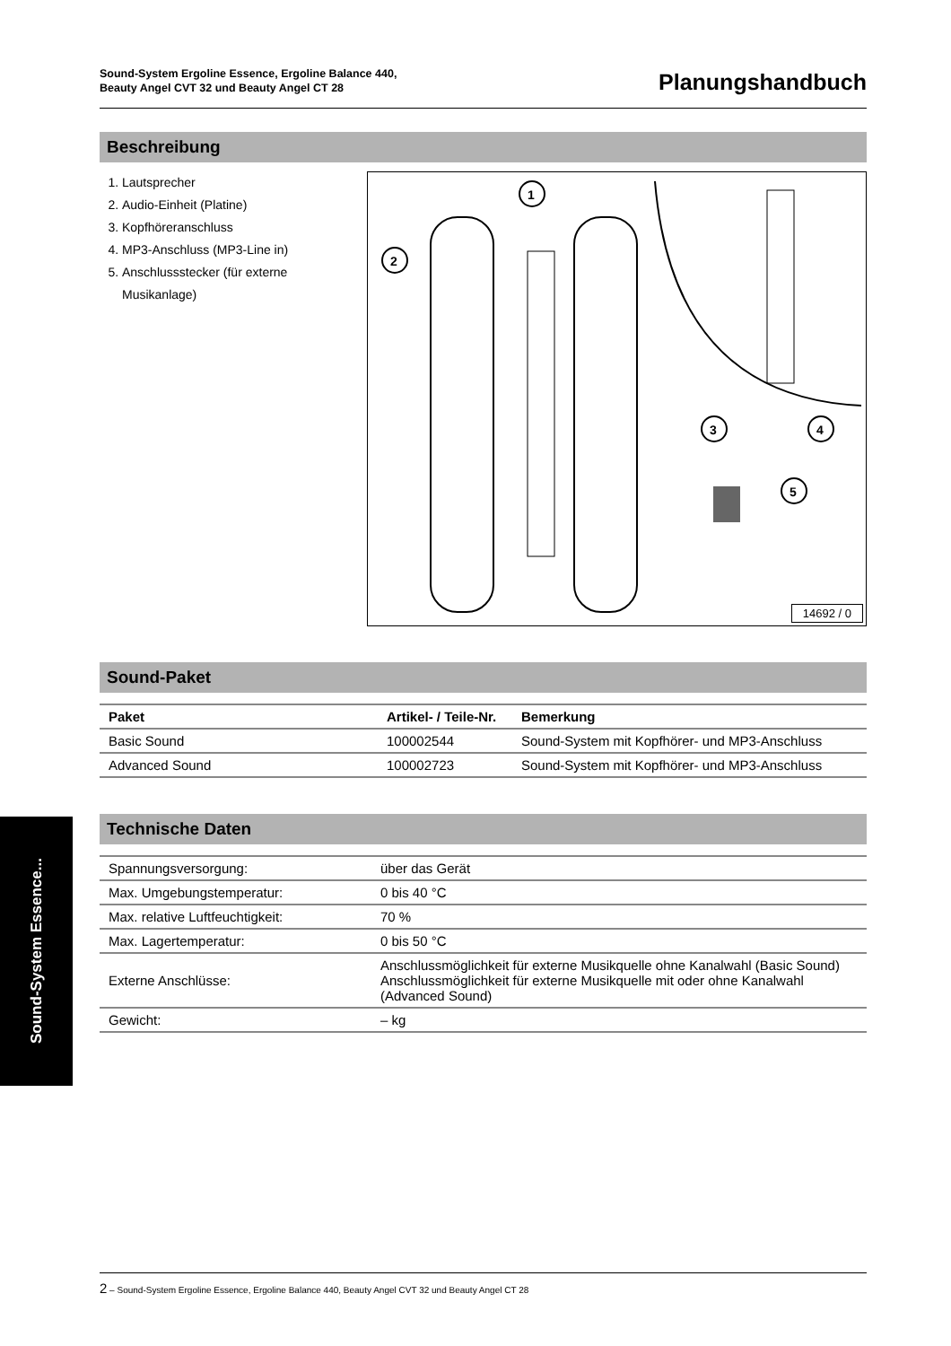Sound-System Ergoline Essence, Ergoline Balance 440,
Beauty Angel CVT 32 und Beauty Angel CT 28
Planungshandbuch
Beschreibung
1. Lautsprecher
2. Audio-Einheit (Platine)
3. Kopfhöreranschluss
4. MP3-Anschluss (MP3-Line in)
5. Anschlussstecker (für externe Musikanlage)
1
2
3
4
5
14692 / 0
Sound-Paket
| Paket | Artikel- / Teile-Nr. | Bemerkung |
| --- | --- | --- |
| Basic Sound | 100002544 | Sound-System mit Kopfhörer- und MP3-Anschluss |
| Advanced Sound | 100002723 | Sound-System mit Kopfhörer- und MP3-Anschluss |
Technische Daten
| Spannungsversorgung: | über das Gerät |
| Max. Umgebungstemperatur: | 0 bis 40 °C |
| Max. relative Luftfeuchtigkeit: | 70 % |
| Max. Lagertemperatur: | 0 bis 50 °C |
| Externe Anschlüsse: | Anschlussmöglichkeit für externe Musikquelle ohne Kanalwahl (Basic Sound) Anschlussmöglichkeit für externe Musikquelle mit oder ohne Kanalwahl (Advanced Sound) |
| Gewicht: | – kg |
Sound-System Essence...
2 – Sound-System Ergoline Essence, Ergoline Balance 440, Beauty Angel CVT 32 und Beauty Angel CT 28